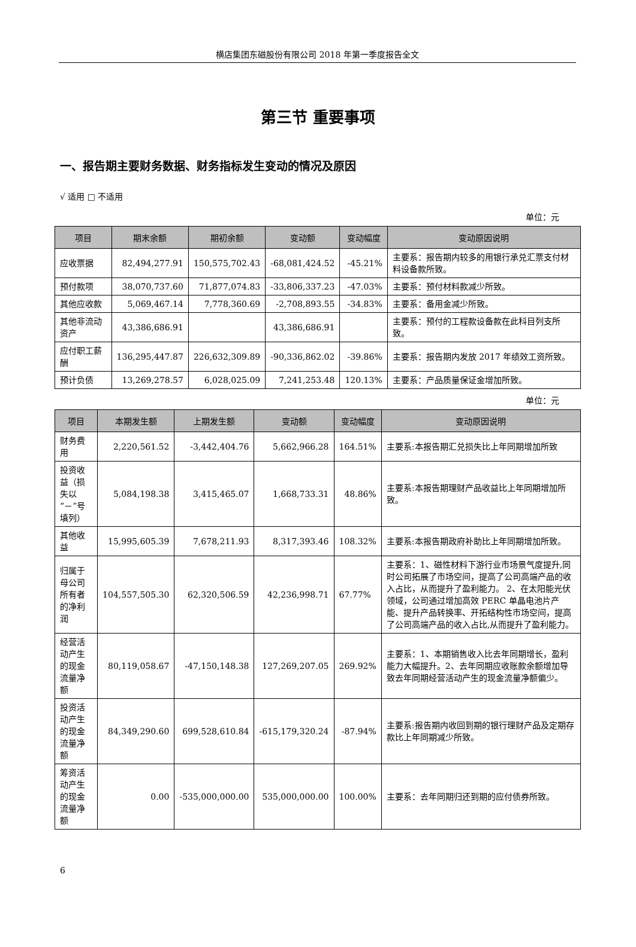横店集团东磁股份有限公司 2018 年第一季度报告全文
第三节 重要事项
一、报告期主要财务数据、财务指标发生变动的情况及原因
√ 适用 □ 不适用
单位：元
| 项目 | 期末余额 | 期初余额 | 变动额 | 变动幅度 | 变动原因说明 |
| --- | --- | --- | --- | --- | --- |
| 应收票据 | 82,494,277.91 | 150,575,702.43 | -68,081,424.52 | -45.21% | 主要系：报告期内较多的用银行承兑汇票支付材料设备款所致。 |
| 预付款项 | 38,070,737.60 | 71,877,074.83 | -33,806,337.23 | -47.03% | 主要系：预付材料款减少所致。 |
| 其他应收款 | 5,069,467.14 | 7,778,360.69 | -2,708,893.55 | -34.83% | 主要系：备用金减少所致。 |
| 其他非流动资产 | 43,386,686.91 | | 43,386,686.91 | | 主要系：预付的工程款设备款在此科目列支所致。 |
| 应付职工薪酬 | 136,295,447.87 | 226,632,309.89 | -90,336,862.02 | -39.86% | 主要系：报告期内发放 2017 年绩效工资所致。 |
| 预计负债 | 13,269,278.57 | 6,028,025.09 | 7,241,253.48 | 120.13% | 主要系：产品质量保证金增加所致。 |
单位：元
| 项目 | 本期发生额 | 上期发生额 | 变动额 | 变动幅度 | 变动原因说明 |
| --- | --- | --- | --- | --- | --- |
| 财务费用 | 2,220,561.52 | -3,442,404.76 | 5,662,966.28 | 164.51% | 主要系:本报告期汇兑损失比上年同期增加所致 |
| 投资收益（损失以“－”号填列） | 5,084,198.38 | 3,415,465.07 | 1,668,733.31 | 48.86% | 主要系:本报告期理财产品收益比上年同期增加所致。 |
| 其他收益 | 15,995,605.39 | 7,678,211.93 | 8,317,393.46 | 108.32% | 主要系:本报告期政府补助比上年同期增加所致。 |
| 归属于母公司所有者的净利润 | 104,557,505.30 | 62,320,506.59 | 42,236,998.71 | 67.77% | 主要系：1、磁性材料下游行业市场景气度提升,同时公司拓展了市场空间，提高了公司高端产品的收入占比，从而提升了盈利能力。 2、在太阳能光伏领域，公司通过增加高效 PERC 单晶电池片产能、提升产品转换率、开拓结构性市场空间，提高了公司高端产品的收入占比,从而提升了盈利能力。 |
| 经营活动产生的现金流量净额 | 80,119,058.67 | -47,150,148.38 | 127,269,207.05 | 269.92% | 主要系：1、本期销售收入比去年同期增长，盈利能力大幅提升。2、去年同期应收账款余额增加导致去年同期经营活动产生的现金流量净额偏少。 |
| 投资活动产生的现金流量净额 | 84,349,290.60 | 699,528,610.84 | -615,179,320.24 | -87.94% | 主要系:报告期内收回到期的银行理财产品及定期存款比上年同期减少所致。 |
| 筹资活动产生的现金流量净额 | 0.00 | -535,000,000.00 | 535,000,000.00 | 100.00% | 主要系：去年同期归还到期的应付债券所致。 |
6